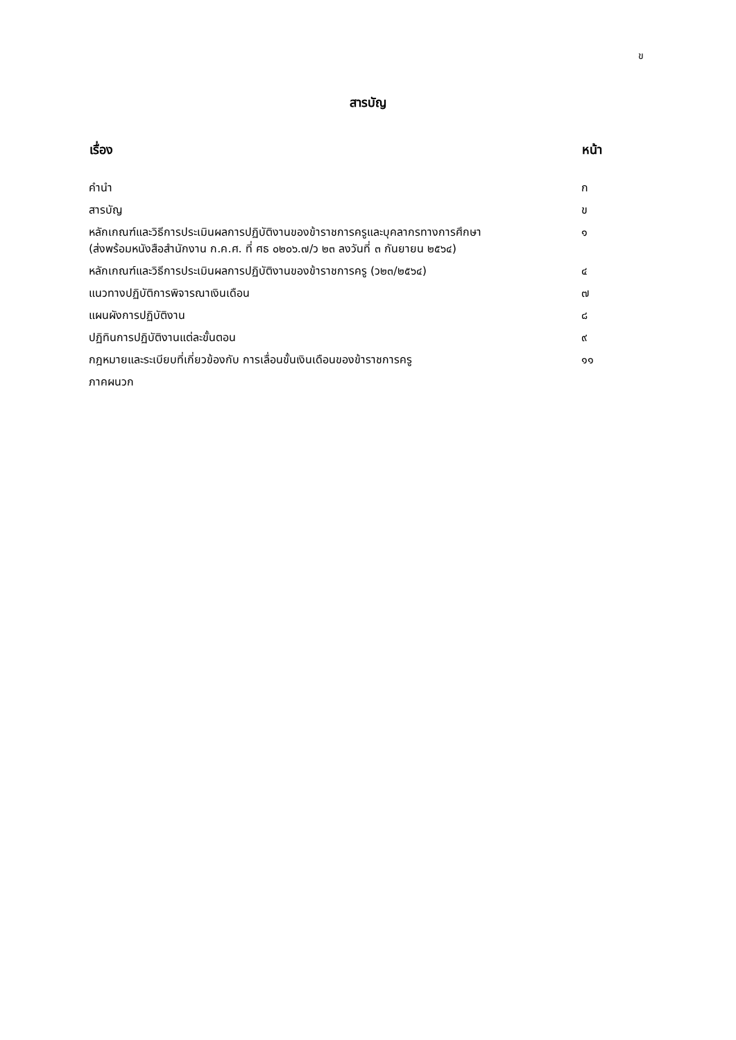ข
สารบัญ
| เรื่อง | หน้า |
| --- | --- |
| คำนำ | ก |
| สารบัญ | ข |
| หลักเกณฑ์และวิธีการประเมินผลการปฏิบัติงานของข้าราชการครูและบุคลากรทางการศึกษา (ส่งพร้อมหนังสือสำนักงาน ก.ค.ศ. ที่ ศธ ๐๒๐๖.๗/ว ๒๓ ลงวันที่ ๓ กันยายน ๒๕๖๔) | ๑ |
| หลักเกณฑ์และวิธีการประเมินผลการปฏิบัติงานของข้าราชการครู (ว๒๓/๒๕๖๔) | ๔ |
| แนวทางปฏิบัติการพิจารณาเงินเดือน | ๗ |
| แผนผังการปฏิบัติงาน | ๘ |
| ปฏิทินการปฏิบัติงานแต่ละขั้นตอน | ๙ |
| กฎหมายและระเบียบที่เกี่ยวข้องกับ การเลื่อนขั้นเงินเดือนของข้าราชการครู | ๑๑ |
| ภาคผนวก | |